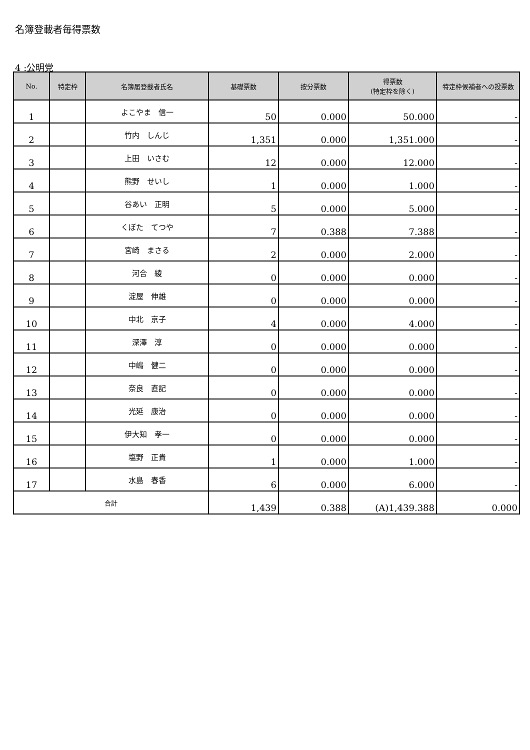名簿登載者毎得票数
4 :公明党
| No. | 特定枠 | 名簿届登載者氏名 | 基礎票数 | 按分票数 | 得票数 (特定枠を除く) | 特定枠候補者への投票数 |
| --- | --- | --- | --- | --- | --- | --- |
| 1 | | よこやま 信一 | 50 | 0.000 | 50.000 | - |
| 2 | | 竹内 しんじ | 1,351 | 0.000 | 1,351.000 | - |
| 3 | | 上田 いさむ | 12 | 0.000 | 12.000 | - |
| 4 | | 熊野 せいし | 1 | 0.000 | 1.000 | - |
| 5 | | 谷あい 正明 | 5 | 0.000 | 5.000 | - |
| 6 | | くぼた てつや | 7 | 0.388 | 7.388 | - |
| 7 | | 宮崎 まさる | 2 | 0.000 | 2.000 | - |
| 8 | | 河合 綾 | 0 | 0.000 | 0.000 | - |
| 9 | | 淀屋 伸雄 | 0 | 0.000 | 0.000 | - |
| 10 | | 中北 京子 | 4 | 0.000 | 4.000 | - |
| 11 | | 深澤 淳 | 0 | 0.000 | 0.000 | - |
| 12 | | 中嶋 健二 | 0 | 0.000 | 0.000 | - |
| 13 | | 奈良 直記 | 0 | 0.000 | 0.000 | - |
| 14 | | 光延 康治 | 0 | 0.000 | 0.000 | - |
| 15 | | 伊大知 孝一 | 0 | 0.000 | 0.000 | - |
| 16 | | 塩野 正貴 | 1 | 0.000 | 1.000 | - |
| 17 | | 水島 春香 | 6 | 0.000 | 6.000 | - |
| 合計 | | | 1,439 | 0.388 | (A)1,439.388 | 0.000 |